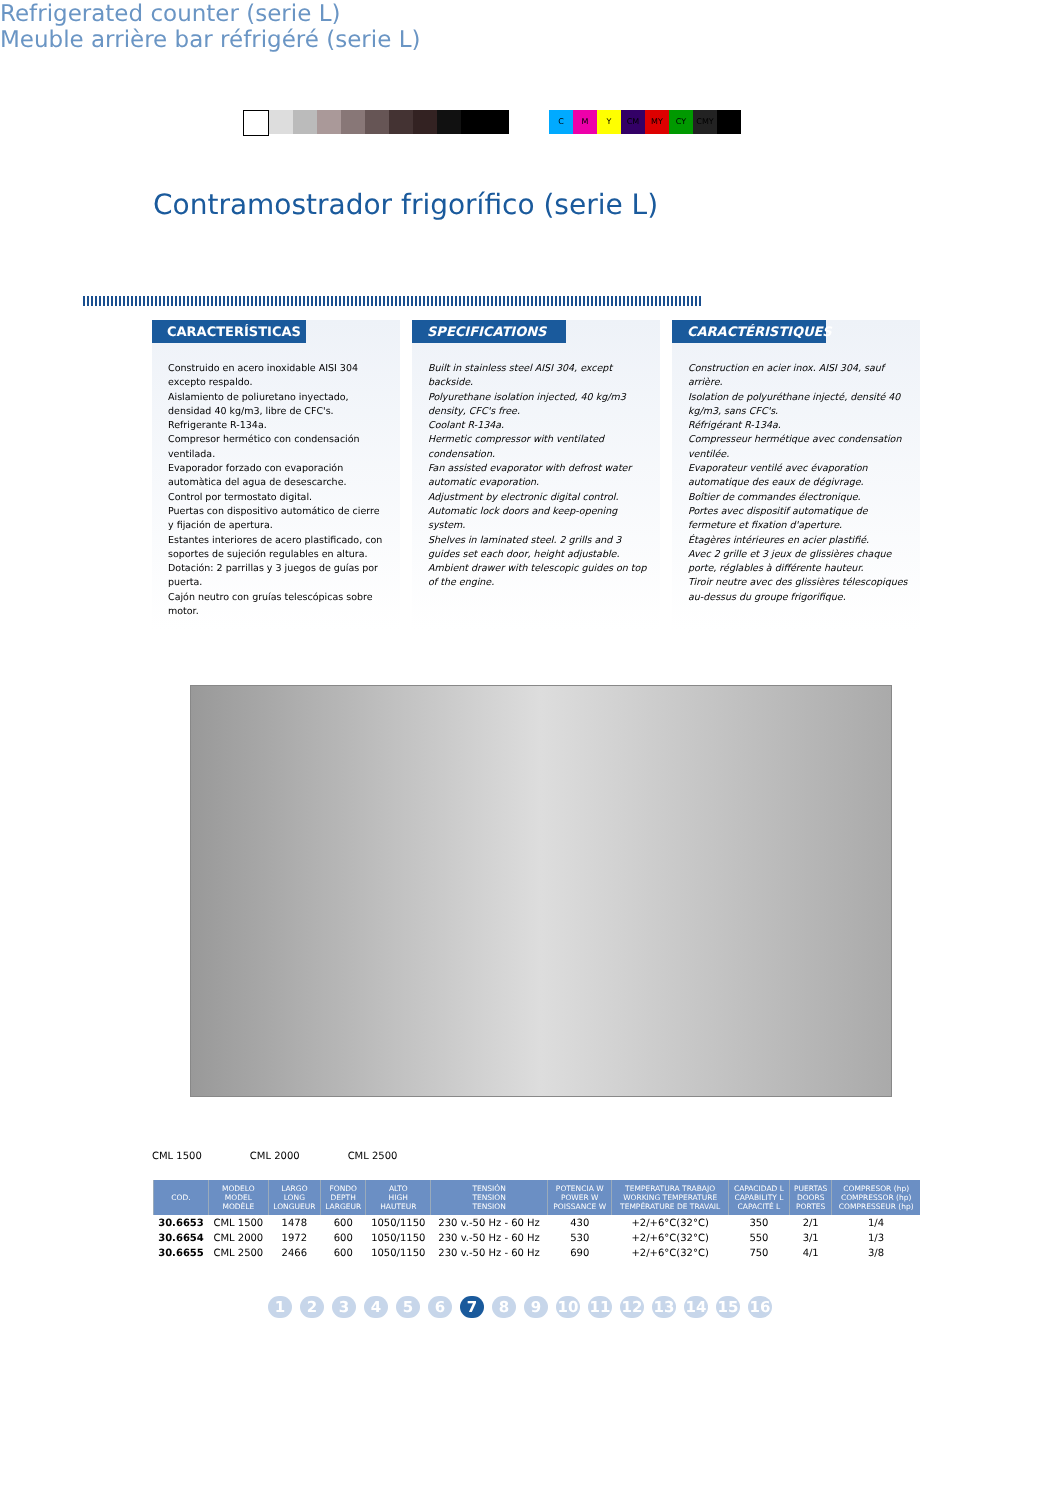C M Y CM MY CY CMY
Contramostrador frigorífico (serie L)
Refrigerated counter (serie L)
Meuble arrière bar réfrigéré (serie L)
CARACTERÍSTICAS
Construido en acero inoxidable AISI 304 excepto respaldo.
Aislamiento de poliuretano inyectado, densidad 40 kg/m3, libre de CFC's.
Refrigerante R-134a.
Compresor hermético con condensación ventilada.
Evaporador forzado con evaporación automàtica del agua de desescarche.
Control por termostato digital.
Puertas con dispositivo automático de cierre y fijación de apertura.
Estantes interiores de acero plastificado, con soportes de sujeción regulables en altura.
Dotación: 2 parrillas y 3 juegos de guías por puerta.
Cajón neutro con gruías telescópicas sobre motor.
SPECIFICATIONS
Built in stainless steel AISI 304, except backside.
Polyurethane isolation injected, 40 kg/m3 density, CFC's free.
Coolant R-134a.
Hermetic compressor with ventilated condensation.
Fan assisted evaporator with defrost water automatic evaporation.
Adjustment by electronic digital control.
Automatic lock doors and keep-opening system.
Shelves in laminated steel. 2 grills and 3 guides set each door, height adjustable.
Ambient drawer with telescopic guides on top of the engine.
CARACTÉRISTIQUES
Construction en acier inox. AISI 304, sauf arrière.
Isolation de polyuréthane injecté, densité 40 kg/m3, sans CFC's.
Réfrigérant R-134a.
Compresseur hermétique avec condensation ventilée.
Evaporateur ventilé avec évaporation automatique des eaux de dégivrage.
Boîtier de commandes électronique.
Portes avec dispositif automatique de fermeture et fixation d'aperture.
Étagères intérieures en acier plastifié.
Avec 2 grille et 3 jeux de glissières chaque porte, réglables à différente hauteur.
Tiroir neutre avec des glissières télescopiques au-dessus du groupe frigorifique.
CML 1500 CML 2000 CML 2500
| COD. | MODELO MODEL MODÈLE | LARGO LONG LONGUEUR | FONDO DEPTH LARGEUR | ALTO HIGH HAUTEUR | TENSIÓN TENSION TENSION | POTENCIA W POWER W POISSANCE W | TEMPERATURA TRABAJO WORKING TEMPERATURE TEMPÉRATURE DE TRAVAIL | CAPACIDAD L CAPABILITY L CAPACITÉ L | PUERTAS DOORS PORTES | COMPRESOR (hp) COMPRESSOR (hp) COMPRESSEUR (hp) |
| --- | --- | --- | --- | --- | --- | --- | --- | --- | --- | --- |
| 30.6653 | CML 1500 | 1478 | 600 | 1050/1150 | 230 v.-50 Hz - 60 Hz | 430 | +2/+6°C(32°C) | 350 | 2/1 | 1/4 |
| 30.6654 | CML 2000 | 1972 | 600 | 1050/1150 | 230 v.-50 Hz - 60 Hz | 530 | +2/+6°C(32°C) | 550 | 3/1 | 1/3 |
| 30.6655 | CML 2500 | 2466 | 600 | 1050/1150 | 230 v.-50 Hz - 60 Hz | 690 | +2/+6°C(32°C) | 750 | 4/1 | 3/8 |
1 2 3 4 5 6 7 8 9 10 11 12 13 14 15 16